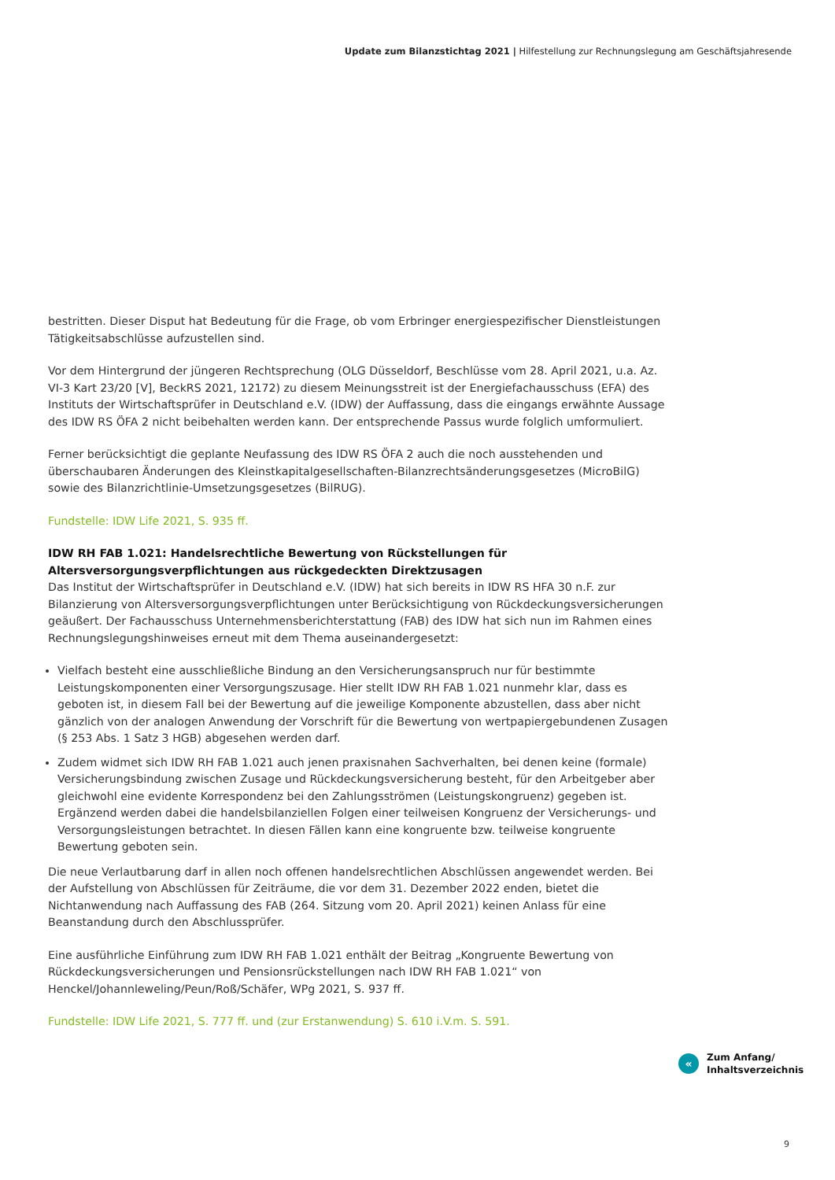Update zum Bilanzstichtag 2021 | Hilfestellung zur Rechnungslegung am Geschäftsjahresende
bestritten. Dieser Disput hat Bedeutung für die Frage, ob vom Erbringer energiespezifischer Dienstleistungen Tätigkeitsabschlüsse aufzustellen sind.
Vor dem Hintergrund der jüngeren Rechtsprechung (OLG Düsseldorf, Beschlüsse vom 28. April 2021, u.a. Az. VI-3 Kart 23/20 [V], BeckRS 2021, 12172) zu diesem Meinungsstreit ist der Energiefachausschuss (EFA) des Instituts der Wirtschaftsprüfer in Deutschland e.V. (IDW) der Auffassung, dass die eingangs erwähnte Aussage des IDW RS ÖFA 2 nicht beibehalten werden kann. Der entsprechende Passus wurde folglich umformuliert.
Ferner berücksichtigt die geplante Neufassung des IDW RS ÖFA 2 auch die noch ausstehenden und überschaubaren Änderungen des Kleinstkapitalgesellschaften-Bilanzrechtsänderungsgesetzes (MicroBilG) sowie des Bilanzrichtlinie-Umsetzungsgesetzes (BilRUG).
Fundstelle: IDW Life 2021, S. 935 ff.
IDW RH FAB 1.021: Handelsrechtliche Bewertung von Rückstellungen für Altersversorgungsverpflichtungen aus rückgedeckten Direktzusagen
Das Institut der Wirtschaftsprüfer in Deutschland e.V. (IDW) hat sich bereits in IDW RS HFA 30 n.F. zur Bilanzierung von Altersversorgungsverpflichtungen unter Berücksichtigung von Rückdeckungsversicherungen geäußert. Der Fachausschuss Unternehmensberichterstattung (FAB) des IDW hat sich nun im Rahmen eines Rechnungslegungshinweises erneut mit dem Thema auseinandergesetzt:
Vielfach besteht eine ausschließliche Bindung an den Versicherungsanspruch nur für bestimmte Leistungskomponenten einer Versorgungszusage. Hier stellt IDW RH FAB 1.021 nunmehr klar, dass es geboten ist, in diesem Fall bei der Bewertung auf die jeweilige Komponente abzustellen, dass aber nicht gänzlich von der analogen Anwendung der Vorschrift für die Bewertung von wertpapiergebundenen Zusagen (§ 253 Abs. 1 Satz 3 HGB) abgesehen werden darf.
Zudem widmet sich IDW RH FAB 1.021 auch jenen praxisnahen Sachverhalten, bei denen keine (formale) Versicherungsbindung zwischen Zusage und Rückdeckungsversicherung besteht, für den Arbeitgeber aber gleichwohl eine evidente Korrespondenz bei den Zahlungsströmen (Leistungskongruenz) gegeben ist. Ergänzend werden dabei die handelsbilanziellen Folgen einer teilweisen Kongruenz der Versicherungs- und Versorgungsleistungen betrachtet. In diesen Fällen kann eine kongruente bzw. teilweise kongruente Bewertung geboten sein.
Die neue Verlautbarung darf in allen noch offenen handelsrechtlichen Abschlüssen angewendet werden. Bei der Aufstellung von Abschlüssen für Zeiträume, die vor dem 31. Dezember 2022 enden, bietet die Nichtanwendung nach Auffassung des FAB (264. Sitzung vom 20. April 2021) keinen Anlass für eine Beanstandung durch den Abschlussprüfer.
Eine ausführliche Einführung zum IDW RH FAB 1.021 enthält der Beitrag „Kongruente Bewertung von Rückdeckungsversicherungen und Pensionsrückstellungen nach IDW RH FAB 1.021“ von Henckel/Johannleweling/Peun/Roß/Schäfer, WPg 2021, S. 937 ff.
Fundstelle: IDW Life 2021, S. 777 ff. und (zur Erstanwendung) S. 610 i.V.m. S. 591.
«
Zum Anfang/
Inhaltsverzeichnis
9